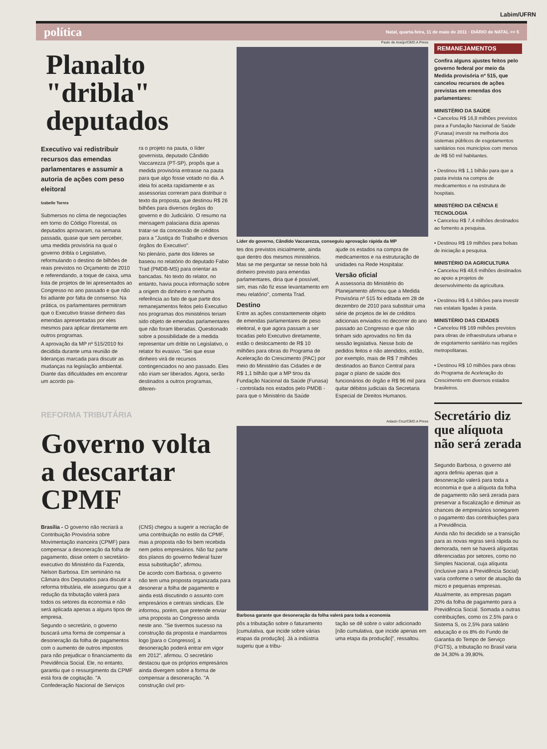Labim/UFRN
política Natal, quarta-feira, 11 de maio de 2011 · DIÁRIO de NATAL >> 5
Planalto "dribla" deputados
Executivo vai redistribuir recursos das emendas parlamentares e assumir a autoria de ações com peso eleitoral
Izabelle Torres
Submersos no clima de negociações em torno do Código Florestal, os deputados aprovaram, na semana passada, quase que sem perceber, uma medida provisória na qual o governo dribla o Legislativo, reformulando o destino de bilhões de reais previstos no Orçamento de 2010 e referendando, a toque de caixa, uma lista de projetos de lei apresentados ao Congresso no ano passado e que não foi adiante por falta de consenso. Na prática, os parlamentares permitiram que o Executivo tirasse dinheiro das emendas apresentadas por eles mesmos para aplicar diretamente em outros programas.
A aprovação da MP nº 515/2010 foi decidida durante uma reunião de lideranças marcada para discutir as mudanças na legislação ambiental. Diante das dificuldades em encontrar um acordo pa-
ra o projeto na pauta, o líder governista, deputado Cândido Vaccarezza (PT-SP), propôs que a medida provisória entrasse na pauta para que algo fosse votado no dia. A ideia foi aceita rapidamente e as assessorias correram para distribuir o texto da proposta, que destinou R$ 26 bilhões para diversos órgãos do governo e do Judiciário. O resumo na mensagem palaciana dizia apenas tratar-se da concessão de créditos para a "Justiça do Trabalho e diversos órgãos do Executivo".
No plenário, parte dos líderes se baseou no relatório do deputado Fabio Trad (PMDB-MS) para orientar as bancadas. No texto do relator, no entanto, havia pouca informação sobre a origem do dinheiro e nenhuma referência ao fato de que parte dos remanejamentos feitos pelo Executivo nos programas dos ministérios teriam sido objeto de emendas parlamentares que não foram liberadas. Questionado sobre a possibilidade de a medida representar um drible no Legislativo, o relator foi evasivo. "Sei que esse dinheiro virá de recursos contingenciados no ano passado. Eles não iriam ser liberados. Agora, serão destinados a outros programas, diferen-
Paulo de Araújo/CB/D.A Press
Líder do governo, Cândido Vaccarezza, conseguiu aprovação rápida da MP
tes dos previstos inicialmente, ainda que dentro dos mesmos ministérios. Mas se me perguntar se nesse bolo há dinheiro previsto para emendas parlamentares, diria que é possível, sim, mas não fiz esse levantamento em meu relatório", comenta Trad.
Destino
Entre as ações constantemente objeto de emendas parlamentares de peso eleitoral, e que agora passam a ser tocadas pelo Executivo diretamente, estão o deslocamento de R$ 10 milhões para obras do Programa de Aceleração do Crescimento (PAC) por meio do Ministério das Cidades e de R$ 1,1 bilhão que a MP tirou da Fundação Nacional da Saúde (Funasa) - controlada nos estados pelo PMDB - para que o Ministério da Saúde
ajude os estados na compra de medicamentos e na estruturação de unidades na Rede Hospitalar.
Versão oficial
A assessoria do Ministério do Planejamento afirmou que a Medida Provisória nº 515 foi editada em 28 de dezembro de 2010 para substituir uma série de projetos de lei de créditos adicionais enviados no decorrer do ano passado ao Congresso e que não tinham sido aprovados no fim da sessão legislativa. Nesse bolo de pedidos feitos e não atendidos, estão, por exemplo, mais de R$ 7 milhões destinados ao Banco Central para pagar o plano de saúde dos funcionários do órgão e R$ 96 mil para quitar débitos judiciais da Secretaria Especial de Direitos Humanos.
REFORMA TRIBUTÁRIA
Governo volta a descartar CPMF
Brasília - O governo não recriará a Contribuição Provisória sobre Movimentação inanceira (CPMF) para compensar a desoneração da folha de pagamento, disse ontem o secretário-executivo do Ministério da Fazenda, Nelson Barbosa. Em seminário na Câmara dos Deputados para discutir a reforma tributária, ele assegurou que a redução da tributação valerá para todos os setores da economia e não será aplicada apenas a alguns tipos de empresa.
Segundo o secretário, o governo buscará uma forma de compensar a desoneração da folha de pagamentos com o aumento de outros impostos para não prejudicar o financiamento da Previdência Social. Ele, no entanto, garantiu que o ressurgimento da CPMF está fora de cogitação. "A Confederação Nacional de Serviços
(CNS) chegou a sugerir a recriação de uma contribuição no estilo da CPMF, mas a proposta não foi bem recebida nem pelos empresários. Não faz parte dos planos do governo federal fazer essa substituição", afirmou.
De acordo com Barbosa, o governo não tem uma proposta organizada para desonerar a folha de pagamento e ainda está discutindo o assunto com empresários e centrais sindicais. Ele informou, porém, que pretende enviar uma proposta ao Congresso ainda neste ano. "Se tivermos sucesso na construção da proposta e mandarmos logo [para o Congresso], a desoneração poderá entrar em vigor em 2012", afirmou. O secretário destacou que os próprios empresários ainda divergem sobre a forma de compensar a desoneração. "A construção civil pro-
Adauto Cruz/CB/D.A Press
Barbosa garante que desoneração da folha valerá para toda a economia
pôs a tributação sobre o faturamento [cumulativa, que incide sobre várias etapas da produção]. Já a indústria sugeriu que a tribu-
tação se dê sobre o valor adicionado [não cumulativa, que incide apenas em uma etapa da produção]", ressaltou.
REMANEJAMENTOS
Confira alguns ajustes feitos pelo governo federal por meio da Medida provisória nº 515, que cancelou recursos de ações previstas em emendas dos parlamentares:
MINISTÉRIO DA SAÚDE
• Cancelou R$ 16,8 milhões previstos para a Fundação Nacional de Saúde (Funasa) investir na melhoria dos sistemas públicos de esgotamentos sanitários nos municípios com menos de R$ 50 mil habitantes.
• Destinou R$ 1,1 bilhão para que a pasta invista na compra de medicamentos e na estrutura de hospitais.
MINISTÉRIO DA CIÊNCIA E TECNOLOGIA
• Cancelou R$ 7,4 milhões destinados ao fomento a pesquisa.
• Destinou R$ 19 milhões para bolsas de iniciação a pesquisa.
MINISTÉRIO DA AGRICULTURA
• Cancelou R$ 48,6 milhões destinados ao apoio a projetos de desenvolvimento da agricultura.
• Destinou R$ 6,4 bilhões para investir nas estatais ligadas à pasta.
MINISTÉRIO DAS CIDADES
• Cancelou R$ 169 milhões previstos para obras de infraestrutura urbana e de esgotamento sanitário nas regiões metropolitanas.
• Destinou R$ 10 milhões para obras do Programa de Aceleração do Crescimento em diversos estados brasileiros.
Secretário diz que alíquota não será zerada
Segundo Barbosa, o governo até agora definiu apenas que a desoneração valerá para toda a economia e que a alíquota da folha de pagamento não será zerada para preservar a fiscalização e diminuir as chances de empresários sonegarem o pagamento das contribuições para a Previdência.
Ainda não foi decidido se a transição para as novas regras será rápida ou demorada, nem se haverá alíquotas diferenciadas por setores, como no Simples Nacional, cuja alíquota (inclusive para a Previdência Social) varia conforme o setor de atuação da micro e pequenas empresas.
Atualmente, as empresas pagam 20% da folha de pagamento para a Previdência Social. Somada a outras contribuições, como os 2,5% para o Sistema S, os 2,5% para salário educação e os 8% do Fundo de Garantia do Tempo de Serviço (FGTS), a tributação no Brasil varia de 34,30% a 39,80%.